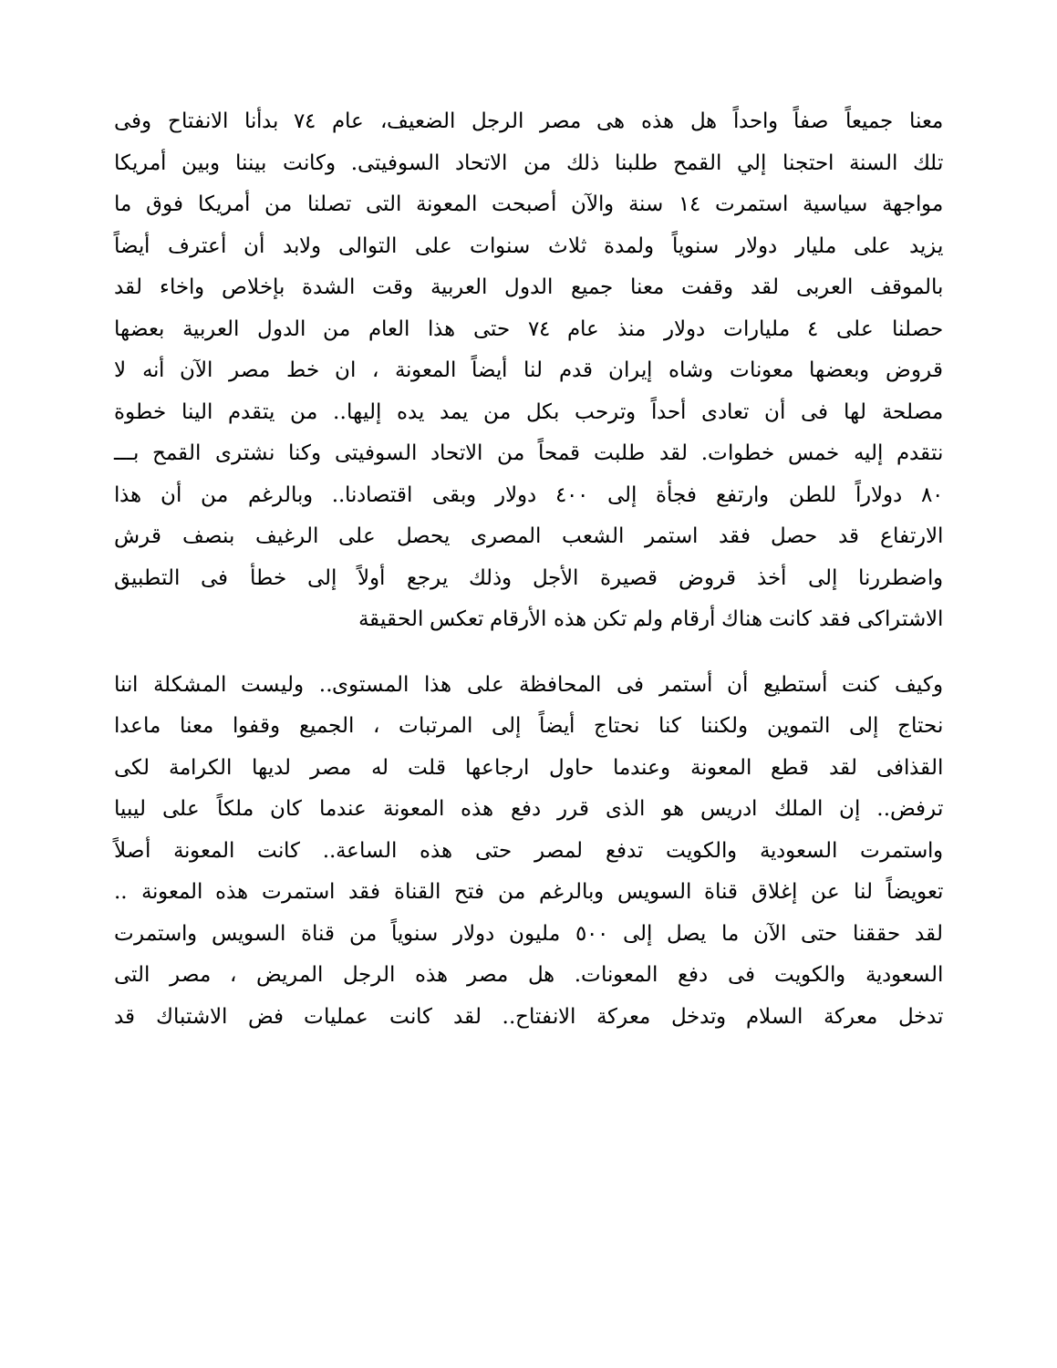معنا جميعاً صفاً واحداً هل هذه هى مصر الرجل الضعيف، عام ٧٤ بدأنا الانفتاح وفى
تلك السنة احتجنا إلي القمح طلبنا ذلك من الاتحاد السوفيتى. وكانت بيننا وبين أمريكا
مواجهة سياسية استمرت ١٤ سنة والآن أصبحت المعونة التى تصلنا من أمريكا فوق ما
يزيد على مليار دولار سنوياً ولمدة ثلاث سنوات على التوالى ولابد أن أعترف أيضاً
بالموقف العربى لقد وقفت معنا جميع الدول العربية وقت الشدة بإخلاص واخاء لقد
حصلنا على ٤ مليارات دولار منذ عام ٧٤ حتى هذا العام من الدول العربية بعضها
قروض وبعضها معونات وشاه إيران قدم لنا أيضاً المعونة ، ان خط مصر الآن أنه لا
مصلحة لها فى أن تعادى أحداً وترحب بكل من يمد يده إليها.. من يتقدم الينا خطوة
نتقدم إليه خمس خطوات. لقد طلبت قمحاً من الاتحاد السوفيتى وكنا نشترى القمح بـــ
٨٠ دولاراً للطن وارتفع فجأة إلى ٤٠٠ دولار وبقى اقتصادنا.. وبالرغم من أن هذا
الارتفاع قد حصل فقد استمر الشعب المصرى يحصل على الرغيف بنصف قرش
واضطررنا إلى أخذ قروض قصيرة الأجل وذلك يرجع أولاً إلى خطأ فى التطبيق
الاشتراكى فقد كانت هناك أرقام ولم تكن هذه الأرقام تعكس الحقيقة
وكيف كنت أستطيع أن أستمر فى المحافظة على هذا المستوى.. وليست المشكلة اننا
نحتاج إلى التموين ولكننا كنا نحتاج أيضاً إلى المرتبات ، الجميع وقفوا معنا ماعدا
القذافى لقد قطع المعونة وعندما حاول ارجاعها قلت له مصر لديها الكرامة لكى
ترفض.. إن الملك ادريس هو الذى قرر دفع هذه المعونة عندما كان ملكاً على ليبيا
واستمرت السعودية والكويت تدفع لمصر حتى هذه الساعة.. كانت المعونة أصلاً
تعويضاً لنا عن إغلاق قناة السويس وبالرغم من فتح القناة فقد استمرت هذه المعونة ..
لقد حققنا حتى الآن ما يصل إلى ٥٠٠ مليون دولار سنوياً من قناة السويس واستمرت
السعودية والكويت فى دفع المعونات. هل مصر هذه الرجل المريض ، مصر التى
تدخل معركة السلام وتدخل معركة الانفتاح.. لقد كانت عمليات فض الاشتباك قد